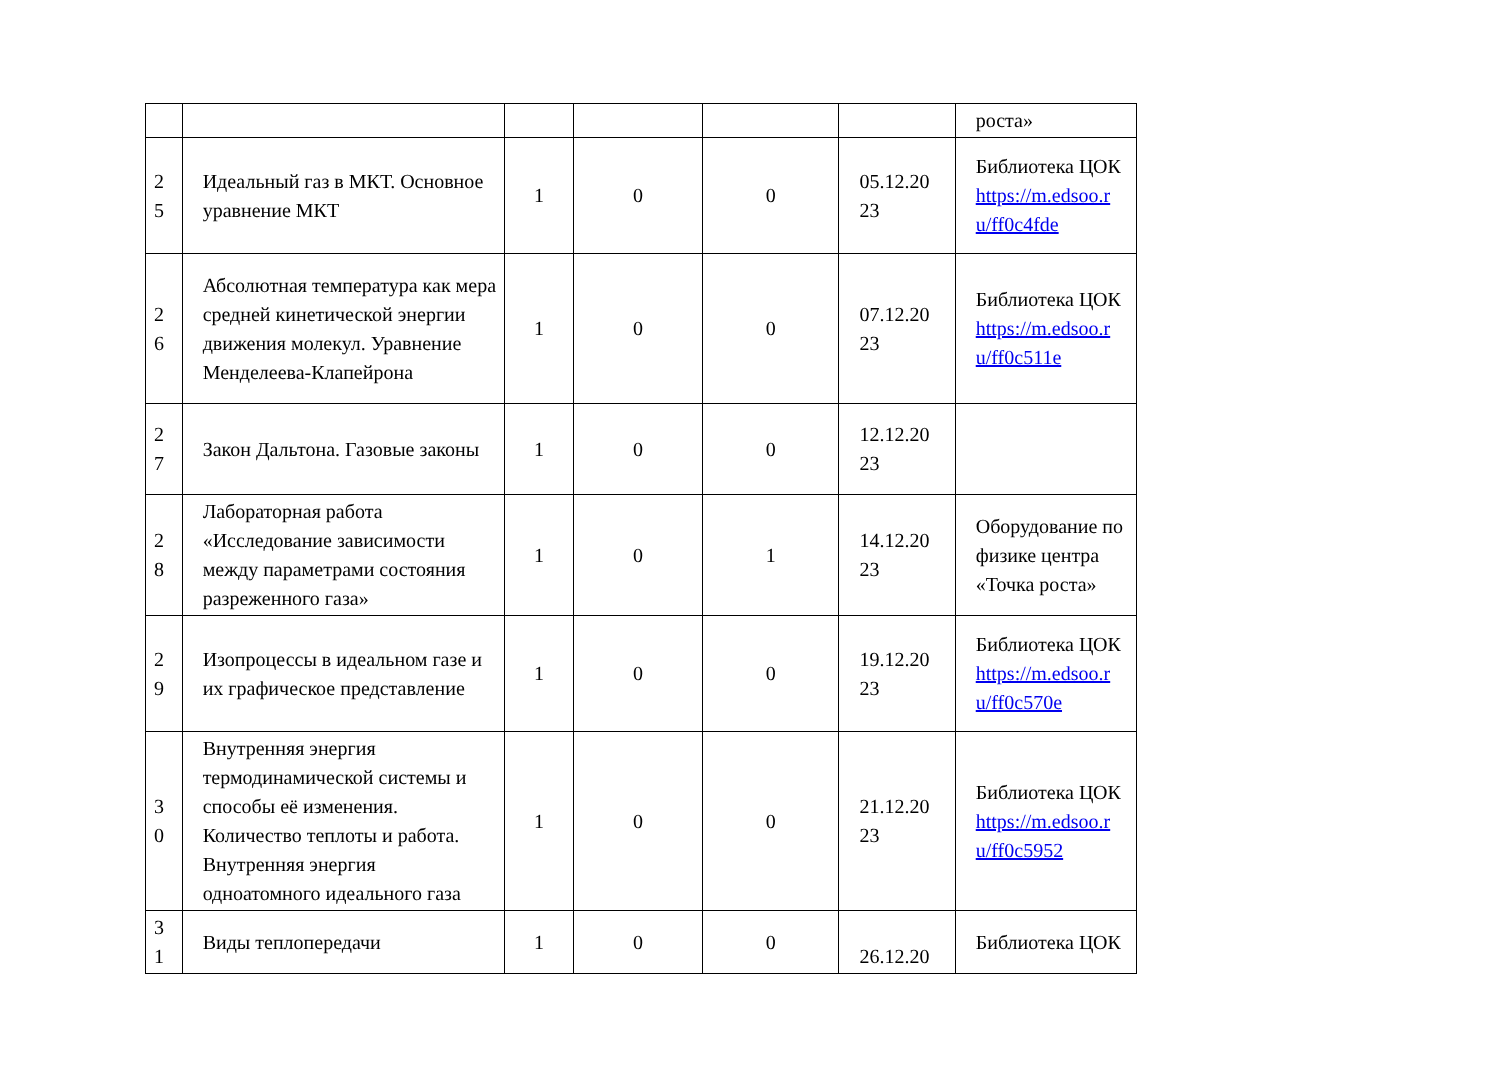| | | | | | | роста» |
| 2 5 | Идеальный газ в МКТ. Основное уравнение МКТ | 1 | 0 | 0 | 05.12.20 23 | Библиотека ЦОК https://m.edsoo.r u/ff0c4fde |
| 2 6 | Абсолютная температура как мера средней кинетической энергии движения молекул. Уравнение Менделеева-Клапейрона | 1 | 0 | 0 | 07.12.20 23 | Библиотека ЦОК https://m.edsoo.r u/ff0c511e |
| 2 7 | Закон Дальтона. Газовые законы | 1 | 0 | 0 | 12.12.20 23 | |
| 2 8 | Лабораторная работа «Исследование зависимости между параметрами состояния разреженного газа» | 1 | 0 | 1 | 14.12.20 23 | Оборудование по физике центра «Точка роста» |
| 2 9 | Изопроцессы в идеальном газе и их графическое представление | 1 | 0 | 0 | 19.12.20 23 | Библиотека ЦОК https://m.edsoo.r u/ff0c570e |
| 3 0 | Внутренняя энергия термодинамической системы и способы её изменения. Количество теплоты и работа. Внутренняя энергия одноатомного идеального газа | 1 | 0 | 0 | 21.12.20 23 | Библиотека ЦОК https://m.edsoo.r u/ff0c5952 |
| 3 1 | Виды теплопередачи | 1 | 0 | 0 | 26.12.20 | Библиотека ЦОК |